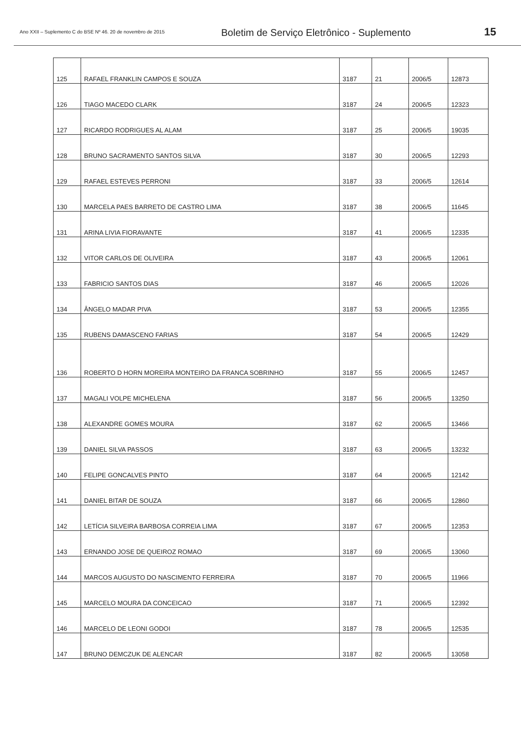Ano XXII – Suplemento C do BSE Nº 46. 20 de novembro de 2015
Boletim de Serviço Eletrônico - Suplemento
15
| 125 | RAFAEL FRANKLIN CAMPOS E SOUZA | 3187 | 21 | 2006/5 | 12873 |
| 126 | TIAGO MACEDO CLARK | 3187 | 24 | 2006/5 | 12323 |
| 127 | RICARDO RODRIGUES AL ALAM | 3187 | 25 | 2006/5 | 19035 |
| 128 | BRUNO SACRAMENTO SANTOS SILVA | 3187 | 30 | 2006/5 | 12293 |
| 129 | RAFAEL ESTEVES PERRONI | 3187 | 33 | 2006/5 | 12614 |
| 130 | MARCELA PAES BARRETO DE CASTRO LIMA | 3187 | 38 | 2006/5 | 11645 |
| 131 | ARINA LIVIA FIORAVANTE | 3187 | 41 | 2006/5 | 12335 |
| 132 | VITOR CARLOS DE OLIVEIRA | 3187 | 43 | 2006/5 | 12061 |
| 133 | FABRICIO SANTOS DIAS | 3187 | 46 | 2006/5 | 12026 |
| 134 | ÂNGELO MADAR PIVA | 3187 | 53 | 2006/5 | 12355 |
| 135 | RUBENS DAMASCENO FARIAS | 3187 | 54 | 2006/5 | 12429 |
| 136 | ROBERTO D HORN MOREIRA MONTEIRO DA FRANCA SOBRINHO | 3187 | 55 | 2006/5 | 12457 |
| 137 | MAGALI VOLPE MICHELENA | 3187 | 56 | 2006/5 | 13250 |
| 138 | ALEXANDRE GOMES MOURA | 3187 | 62 | 2006/5 | 13466 |
| 139 | DANIEL SILVA PASSOS | 3187 | 63 | 2006/5 | 13232 |
| 140 | FELIPE GONCALVES PINTO | 3187 | 64 | 2006/5 | 12142 |
| 141 | DANIEL BITAR DE SOUZA | 3187 | 66 | 2006/5 | 12860 |
| 142 | LETÍCIA SILVEIRA BARBOSA CORREIA LIMA | 3187 | 67 | 2006/5 | 12353 |
| 143 | ERNANDO JOSE DE QUEIROZ ROMAO | 3187 | 69 | 2006/5 | 13060 |
| 144 | MARCOS AUGUSTO DO NASCIMENTO FERREIRA | 3187 | 70 | 2006/5 | 11966 |
| 145 | MARCELO MOURA DA CONCEICAO | 3187 | 71 | 2006/5 | 12392 |
| 146 | MARCELO DE LEONI GODOI | 3187 | 78 | 2006/5 | 12535 |
| 147 | BRUNO DEMCZUK DE ALENCAR | 3187 | 82 | 2006/5 | 13058 |